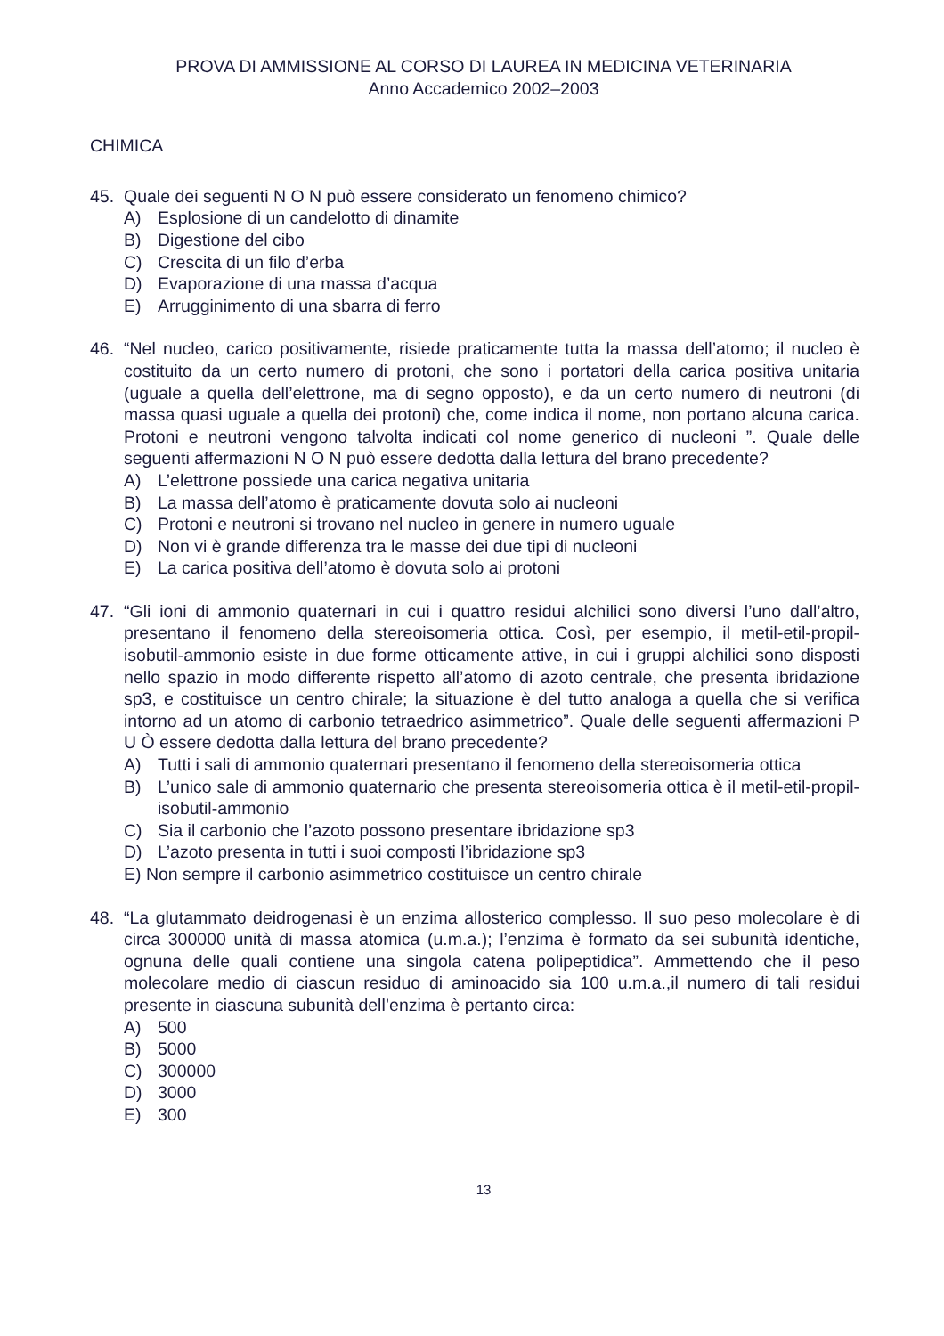PROVA DI AMMISSIONE AL CORSO DI LAUREA IN MEDICINA VETERINARIA
Anno Accademico 2002–2003
CHIMICA
45. Quale dei seguenti N O N può essere considerato un fenomeno chimico?
A) Esplosione di un candelotto di dinamite
B) Digestione del cibo
C) Crescita di un filo d’erba
D) Evaporazione di una massa d’acqua
E) Arrugginimento di una sbarra di ferro
46. “Nel nucleo, carico positivamente, risiede praticamente tutta la massa dell’atomo; il nucleo è costituito da un certo numero di protoni, che sono i portatori della carica positiva unitaria (uguale a quella dell’elettrone, ma di segno opposto), e da un certo numero di neutroni (di massa quasi uguale a quella dei protoni) che, come indica il nome, non portano alcuna carica. Protoni e neutroni vengono talvolta indicati col nome generico di nucleoni ”. Quale delle seguenti affermazioni N O N può essere dedotta dalla lettura del brano precedente?
A) L’elettrone possiede una carica negativa unitaria
B) La massa dell’atomo è praticamente dovuta solo ai nucleoni
C) Protoni e neutroni si trovano nel nucleo in genere in numero uguale
D) Non vi è grande differenza tra le masse dei due tipi di nucleoni
E) La carica positiva dell’atomo è dovuta solo ai protoni
47. “Gli ioni di ammonio quaternari in cui i quattro residui alchilici sono diversi l’uno dall’altro, presentano il fenomeno della stereoisomeria ottica. Così, per esempio, il metil-etil-propil-isobutil-ammonio esiste in due forme otticamente attive, in cui i gruppi alchilici sono disposti nello spazio in modo differente rispetto all’atomo di azoto centrale, che presenta ibridazione sp3, e costituisce un centro chirale; la situazione è del tutto analoga a quella che si verifica intorno ad un atomo di carbonio tetraedrico asimmetrico”. Quale delle seguenti affermazioni P U Ò essere dedotta dalla lettura del brano precedente?
A) Tutti i sali di ammonio quaternari presentano il fenomeno della stereoisomeria ottica
B) L’unico sale di ammonio quaternario che presenta stereoisomeria ottica è il metil-etil-propil-isobutil-ammonio
C) Sia il carbonio che l’azoto possono presentare ibridazione sp3
D) L’azoto presenta in tutti i suoi composti l’ibridazione sp3
E) Non sempre il carbonio asimmetrico costituisce un centro chirale
48. “La glutammato deidrogenasi è un enzima allosterico complesso. Il suo peso molecolare è di circa 300000 unità di massa atomica (u.m.a.); l’enzima è formato da sei subunità identiche, ognuna delle quali contiene una singola catena polipeptidica”. Ammettendo che il peso molecolare medio di ciascun residuo di aminoacido sia 100 u.m.a.,il numero di tali residui presente in ciascuna subunità dell’enzima è pertanto circa:
A) 500
B) 5000
C) 300000
D) 3000
E) 300
13